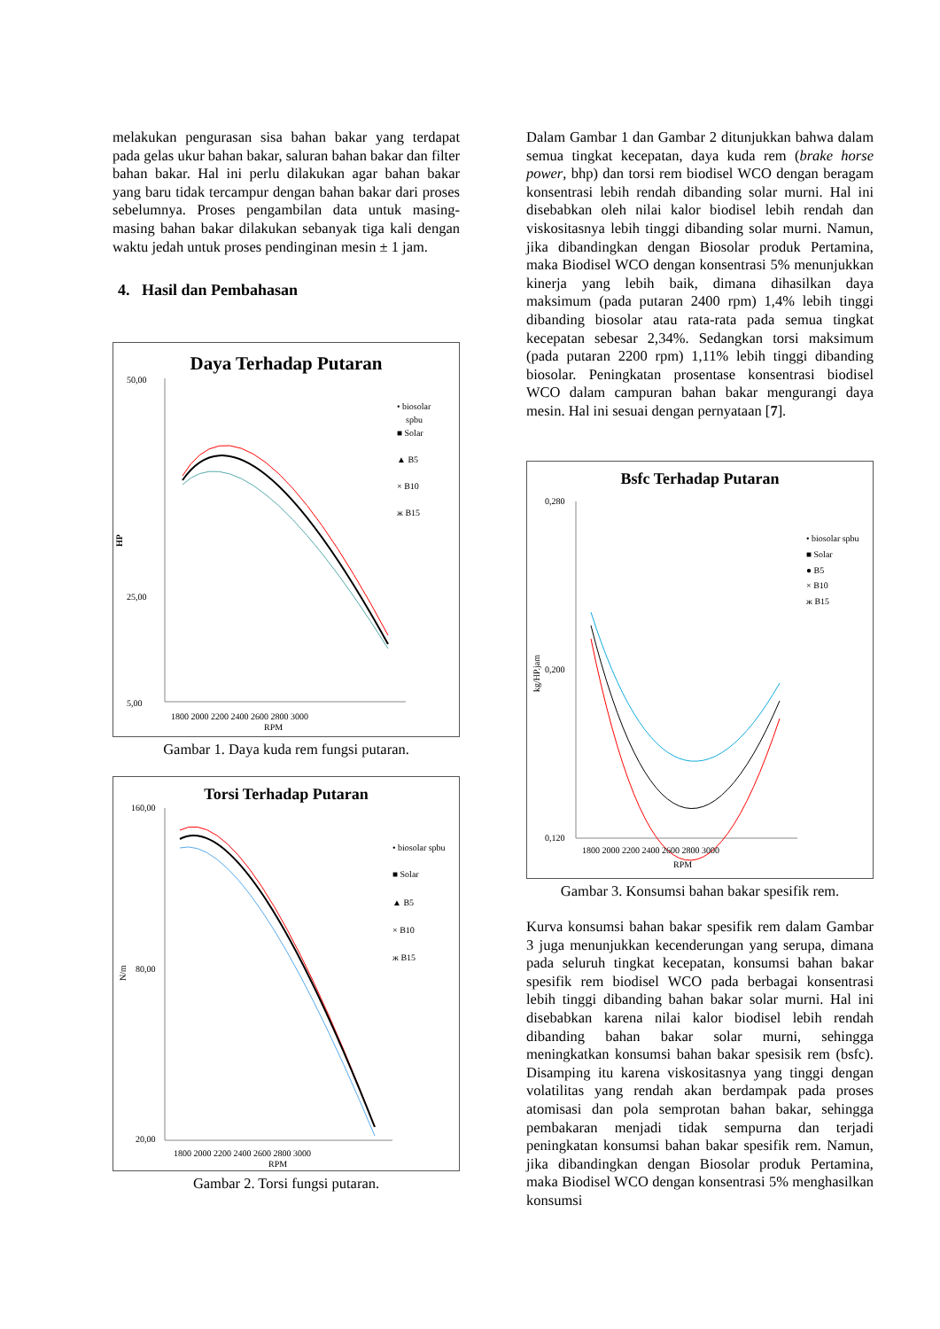melakukan pengurasan sisa bahan bakar yang terdapat pada gelas ukur bahan bakar, saluran bahan bakar dan filter bahan bakar. Hal ini perlu dilakukan agar bahan bakar yang baru tidak tercampur dengan bahan bakar dari proses sebelumnya. Proses pengambilan data untuk masing-masing bahan bakar dilakukan sebanyak tiga kali dengan waktu jedah untuk proses pendinginan mesin ± 1 jam.
4. Hasil dan Pembahasan
Daya Terhadap Putaran
50,00
25,00
5,00
HP
1800 2000 2200 2400 2600 2800 3000
RPM
• biosolar
spbu
■ Solar
▲ B5
× B10
ж B15
Gambar 1. Daya kuda rem fungsi putaran.
Torsi Terhadap Putaran
160,00
80,00
20,00
N/m
1800 2000 2200 2400 2600 2800 3000
RPM
• biosolar spbu
■ Solar
▲ B5
× B10
ж B15
Gambar 2. Torsi fungsi putaran.
Dalam Gambar 1 dan Gambar 2 ditunjukkan bahwa dalam semua tingkat kecepatan, daya kuda rem (brake horse power, bhp) dan torsi rem biodisel WCO dengan beragam konsentrasi lebih rendah dibanding solar murni. Hal ini disebabkan oleh nilai kalor biodisel lebih rendah dan viskositasnya lebih tinggi dibanding solar murni. Namun, jika dibandingkan dengan Biosolar produk Pertamina, maka Biodisel WCO dengan konsentrasi 5% menunjukkan kinerja yang lebih baik, dimana dihasilkan daya maksimum (pada putaran 2400 rpm) 1,4% lebih tinggi dibanding biosolar atau rata-rata pada semua tingkat kecepatan sebesar 2,34%. Sedangkan torsi maksimum (pada putaran 2200 rpm) 1,11% lebih tinggi dibanding biosolar. Peningkatan prosentase konsentrasi biodisel WCO dalam campuran bahan bakar mengurangi daya mesin. Hal ini sesuai dengan pernyataan [7].
Bsfc Terhadap Putaran
0,280
0,200
0,120
kg/HP.jam
1800 2000 2200 2400 2600 2800 3000
RPM
• biosolar spbu
■ Solar
● B5
× B10
ж B15
Gambar 3. Konsumsi bahan bakar spesifik rem.
Kurva konsumsi bahan bakar spesifik rem dalam Gambar 3 juga menunjukkan kecenderungan yang serupa, dimana pada seluruh tingkat kecepatan, konsumsi bahan bakar spesifik rem biodisel WCO pada berbagai konsentrasi lebih tinggi dibanding bahan bakar solar murni. Hal ini disebabkan karena nilai kalor biodisel lebih rendah dibanding bahan bakar solar murni, sehingga meningkatkan konsumsi bahan bakar spesisik rem (bsfc). Disamping itu karena viskositasnya yang tinggi dengan volatilitas yang rendah akan berdampak pada proses atomisasi dan pola semprotan bahan bakar, sehingga pembakaran menjadi tidak sempurna dan terjadi peningkatan konsumsi bahan bakar spesifik rem. Namun, jika dibandingkan dengan Biosolar produk Pertamina, maka Biodisel WCO dengan konsentrasi 5% menghasilkan konsumsi